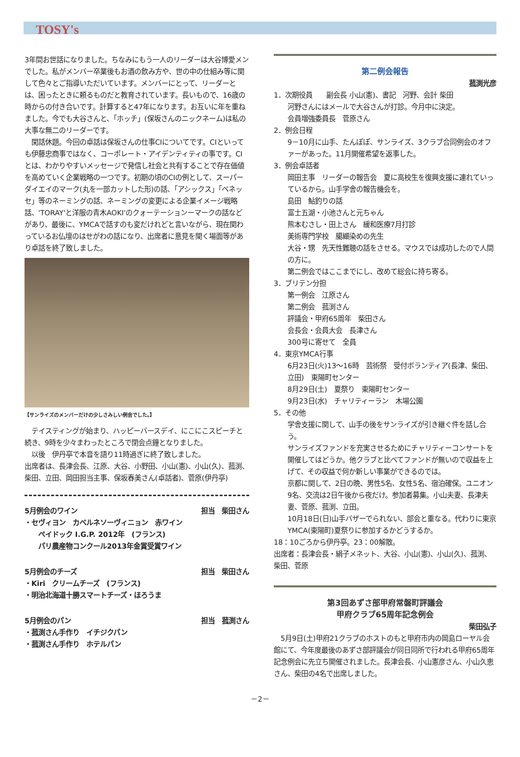TOSY's
3年間お世話になりました。ちなみにもう一人のリーダーは大谷博愛メンでした。私がメンバー卒業後もお酒の飲み方や、世の中の仕組み等に関して色々とご指導いただいています。メンバーにとって、リーダーとは、困ったときに頼るものだと教育されています。長いもので、16歳の時からの付き合いです。計算すると47年になります。お互いに年を重ねました。今でも大谷さんと、「ホッチ」(保坂さんのニックネーム)は私の大事な無二のリーダーです。
　閑話休題。今回の卓話は保坂さんの仕事CIについてです。CIといっても伊藤忠商事ではなく、コーポレート・アイデンティティの事です。CIとは、わかりやすいメッセージで発信し社会と共有することで存在価値を高めていく企業戦略の一つです。初期の頃のCIの例として、スーパーダイエイのマーク(丸を一部カットした形)の話、「アシックス」「ベネッセ」等のネーミングの話、ネーミングの変更による企業イメージ戦略話、'TORAY'と洋服の青木AOKI'のクォーテーションーマークの話などがあり、最後に、YMCAで話すのも変だけれどと言いながら、現在関わっているお仏壇のはせがわの話になり、出席者に意見を聞く場面等があり卓話を終了致しました。
【サンライズのメンバーだけの少しさみしい例会でした。】
　テイスティングが始まり、ハッピーバースデイ、にこにこスピーチと続き、9時を少々まわったところで閉会点鐘となりました。
　以後　伊丹亭で本音を語り11時過ぎに終了致しました。
出席者は、長津会長、江原、大谷、小野田、小山(憲)、小山(久)、菰渕、柴田、立田、岡田担当主事、保坂春美さん(卓話者)、菅原(伊丹亭)
5月例会のワイン 担当　柴田さん
・セヴィヨン　カベルネソーヴィニョン　赤ワイン
ペイドック I.G.P. 2012年　(フランス)
パリ農産物コンクール2013年金賞受賞ワイン
5月例会のチーズ 担当　柴田さん
・Kiri　クリームチーズ　(フランス)
・明治北海道十勝スマートチーズ・ほろうま
5月例会のパン 担当　菰渕さん
・菰渕さん手作り　イチジクパン
・菰渕さん手作り　ホテルパン
第二例会報告
菰渕光彦
1．次期役員　　副会長 小山(憲)、書記　河野、会計 柴田
河野さんにはメールで大谷さんが打診。今月中に決定。
会員増強委員長　菅原さん
2．例会日程
9－10月に山手、たんぽぽ、サンライズ、3クラブ合同例会のオファーがあった。11月開催希望を返事した。
3．例会卓話者
岡田主事　リーダーの報告会　夏に高校生を復興支援に連れていっているから。山手学舎の報告機会を。
島田　鮎釣りの話
富士五湖・小池さんと元ちゃん
熊本むさし・田上さん　緩和医療7月打診
美術専門学校　臈纈染めの先生
大谷・甥　先天性難聴の話をさせる。マウスでは成功したので人間の方に。
第二例会ではここまでにし、改めて総会に持ち寄る。
3．ブリテン分担
第一例会　江原さん
第二例会　菰渕さん
評議会・甲府65周年　柴田さん
会長会・会員大会　長津さん
300号に寄せて　全員
4．東京YMCA行事
6月23日(火)13～16時　芸術祭　受付ボランティア(長津、柴田、立田)　東陽町センター
8月29日(土)　夏祭り　東陽町センター
9月23日(水)　チャリティーラン　木場公園
5．その他
学舎支援に関して、山手の後をサンライズが引き継ぐ件を話し合う。
サンライズファンドを充実させるためにチャリティーコンサートを開催してはどうか。他クラブと比べてファンドが無いので収益を上げて、その収益で何か新しい事業ができるのでは。
京都に関して、2日の晩、男性5名、女性5名、宿泊確保。ユニオン9名、交流は2日午後から夜だけ。参加者募集。小山夫妻、長津夫妻、菅原、菰渕、立田。
10月18日(日)山手バザーでられない、部会と重なる。代わりに東京YMCA(東陽町)夏祭りに参加するかどうするか。
18：10ごろから伊丹亭。23：00解散。
出席者：長津会長・絹子メネット、大谷、小山(憲)、小山(久)、菰渕、柴田、菅原
第3回あずさ部甲府常磐町評議会
甲府クラブ65周年記念例会
柴田弘子
　5月9日(土)甲府21クラブのホストのもと甲府市内の岡島ローヤル会館にて、今年度最後のあずさ部評議会が同日同所で行われる甲府65周年記念例会に先立ち開催されました。長津会長、小山憲彦さん、小山久恵さん、柴田の4名で出席しました。
－2－